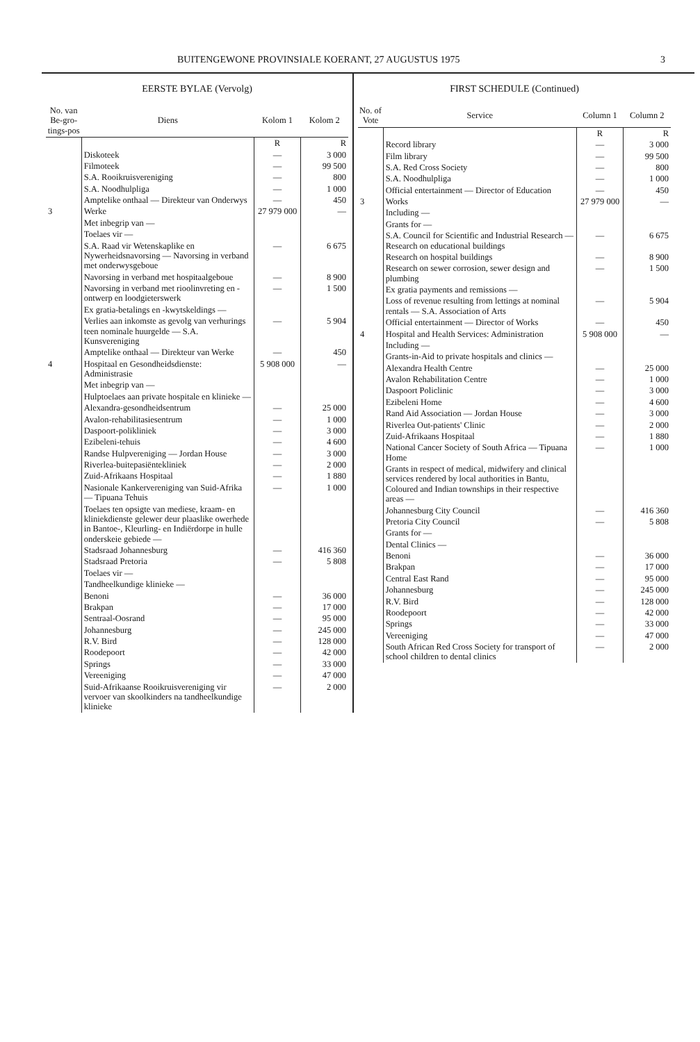BUITENGEWONE PROVINSIALE KOERANT, 27 AUGUSTUS 1975 3
EERSTE BYLAE (Vervolg)
| No. van Be-gro-tings-pos | Diens | Kolom 1 | Kolom 2 |
| --- | --- | --- | --- |
| | | R | R |
| | Diskoteek | — | 3 000 |
| | Filmoteek | — | 99 500 |
| | S.A. Rooikruisvereniging | — | 800 |
| | S.A. Noodhulpliga | — | 1 000 |
| | Amptelike onthaal — Direkteur van Onderwys | — | 450 |
| 3 | Werke | 27 979 000 | — |
| | Met inbegrip van — | | |
| | Toelaes vir — | | |
| | S.A. Raad vir Wetenskaplike en Nywerheidsnavorsing — Navorsing in verband met onderwysgeboue | — | 6 675 |
| | Navorsing in verband met hospitaalgeboue | — | 8 900 |
| | Navorsing in verband met rioolinvreting en -ontwerp en loodgieterswerk | — | 1 500 |
| | Ex gratia-betalings en -kwytskeldings — | | |
| | Verlies aan inkomste as gevolg van verhurings teen nominale huurgelde — S.A. Kunsvereniging | — | 5 904 |
| | Amptelike onthaal — Direkteur van Werke | — | 450 |
| 4 | Hospitaal en Gesondheidsdienste: Administrasie | 5 908 000 | — |
| | Met inbegrip van — | | |
| | Hulptoelaes aan private hospitale en klinieke — | | |
| | Alexandra-gesondheidsentrum | — | 25 000 |
| | Avalon-rehabilitasiesentrum | — | 1 000 |
| | Daspoort-polikliniek | — | 3 000 |
| | Ezibeleni-tehuis | — | 4 600 |
| | Randse Hulpvereniging — Jordan House | — | 3 000 |
| | Riverlea-buitepasiëntekliniek | — | 2 000 |
| | Zuid-Afrikaans Hospitaal | — | 1 880 |
| | Nasionale Kankervereniging van Suid-Afrika — Tipuana Tehuis | — | 1 000 |
| | Toelaes ten opsigte van mediese, kraam- en kliniekdienste gelewer deur plaaslike owerhede in Bantoe-, Kleurling- en Indiërdorpe in hulle onderskeie gebiede — | | |
| | Stadsraad Johannesburg | — | 416 360 |
| | Stadsraad Pretoria | — | 5 808 |
| | Toelaes vir — | | |
| | Tandheelkundige klinieke — | | |
| | Benoni | — | 36 000 |
| | Brakpan | — | 17 000 |
| | Sentraal-Oosrand | — | 95 000 |
| | Johannesburg | — | 245 000 |
| | R.V. Bird | — | 128 000 |
| | Roodepoort | — | 42 000 |
| | Springs | — | 33 000 |
| | Vereeniging | — | 47 000 |
| | Suid-Afrikaanse Rooikruisvereniging vir vervoer van skoolkinders na tandheelkundige klinieke | — | 2 000 |
FIRST SCHEDULE (Continued)
| No. of Vote | Service | Column 1 | Column 2 |
| --- | --- | --- | --- |
| | | R | R |
| | Record library | — | 3 000 |
| | Film library | — | 99 500 |
| | S.A. Red Cross Society | — | 800 |
| | S.A. Noodhulpliga | — | 1 000 |
| | Official entertainment — Director of Education | — | 450 |
| 3 | Works | 27 979 000 | — |
| | Including — | | |
| | Grants for — | | |
| | S.A. Council for Scientific and Industrial Research — Research on educational buildings | — | 6 675 |
| | Research on hospital buildings | — | 8 900 |
| | Research on sewer corrosion, sewer design and plumbing | — | 1 500 |
| | Ex gratia payments and remissions — | | |
| | Loss of revenue resulting from lettings at nominal rentals — S.A. Association of Arts | — | 5 904 |
| | Official entertainment — Director of Works | — | 450 |
| 4 | Hospital and Health Services: Administration | 5 908 000 | — |
| | Including — | | |
| | Grants-in-Aid to private hospitals and clinics — | | |
| | Alexandra Health Centre | — | 25 000 |
| | Avalon Rehabilitation Centre | — | 1 000 |
| | Daspoort Policlinic | — | 3 000 |
| | Ezibeleni Home | — | 4 600 |
| | Rand Aid Association — Jordan House | — | 3 000 |
| | Riverlea Out-patients' Clinic | — | 2 000 |
| | Zuid-Afrikaans Hospitaal | — | 1 880 |
| | National Cancer Society of South Africa — Tipuana Home | — | 1 000 |
| | Grants in respect of medical, midwifery and clinical services rendered by local authorities in Bantu, Coloured and Indian townships in their respective areas — | | |
| | Johannesburg City Council | — | 416 360 |
| | Pretoria City Council | — | 5 808 |
| | Grants for — | | |
| | Dental Clinics — | | |
| | Benoni | — | 36 000 |
| | Brakpan | — | 17 000 |
| | Central East Rand | — | 95 000 |
| | Johannesburg | — | 245 000 |
| | R.V. Bird | — | 128 000 |
| | Roodepoort | — | 42 000 |
| | Springs | — | 33 000 |
| | Vereeniging | — | 47 000 |
| | South African Red Cross Society for transport of school children to dental clinics | — | 2 000 |